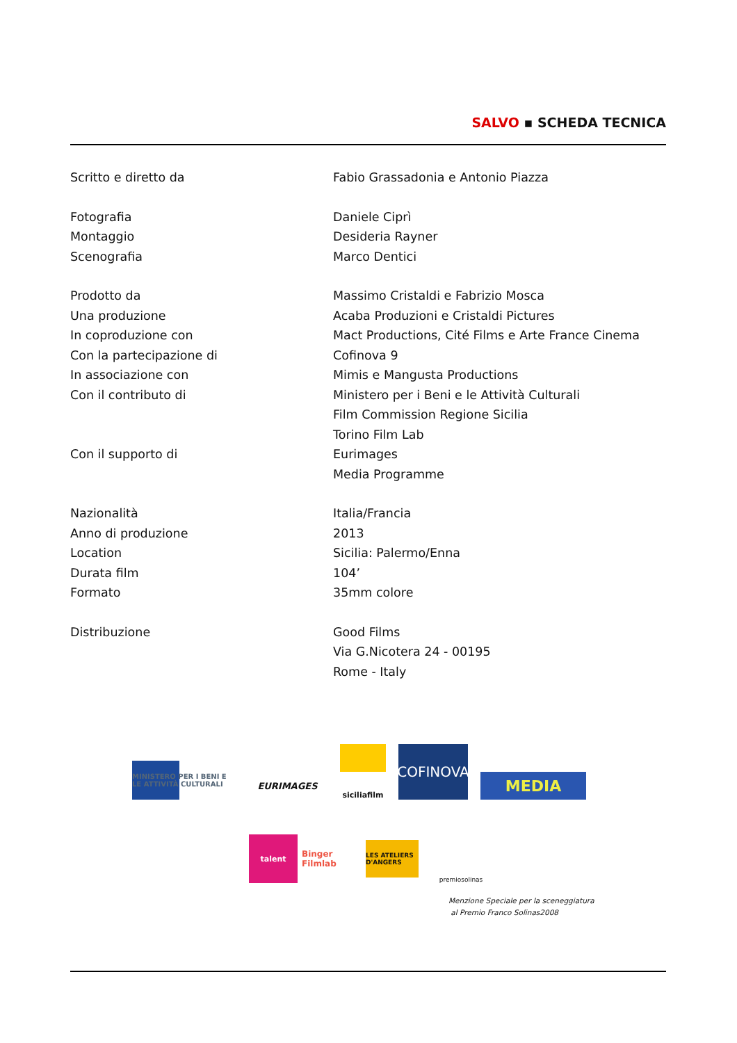SALVO ▪ SCHEDA TECNICA
| Scritto e diretto da | Fabio Grassadonia e Antonio Piazza |
| Fotografia | Daniele Ciprì |
| Montaggio | Desideria Rayner |
| Scenografia | Marco Dentici |
| Prodotto da | Massimo Cristaldi e Fabrizio Mosca |
| Una produzione | Acaba Produzioni e Cristaldi Pictures |
| In coproduzione con | Mact Productions, Cité Films e Arte France Cinema |
| Con la partecipazione di | Cofinova 9 |
| In associazione con | Mimis e Mangusta Productions |
| Con il contributo di | Ministero per i Beni e le Attività Culturali |
| | Film Commission Regione Sicilia |
| | Torino Film Lab |
| Con il supporto di | Eurimages |
| | Media Programme |
| Nazionalità | Italia/Francia |
| Anno di produzione | 2013 |
| Location | Sicilia: Palermo/Enna |
| Durata film | 104’ |
| Formato | 35mm colore |
| Distribuzione | Good Films |
| | Via G.Nicotera 24 - 00195 |
| | Rome - Italy |
MINISTERO PER I BENI E LE ATTIVITÀ CULTURALI
EURIMAGES
siciliafilm
COFINOVA
MEDIA
talent
Binger Filmlab
LES ATELIERS D'ANGERS
premiosolinas
Menzione Speciale per la sceneggiatura
al Premio Franco Solinas2008